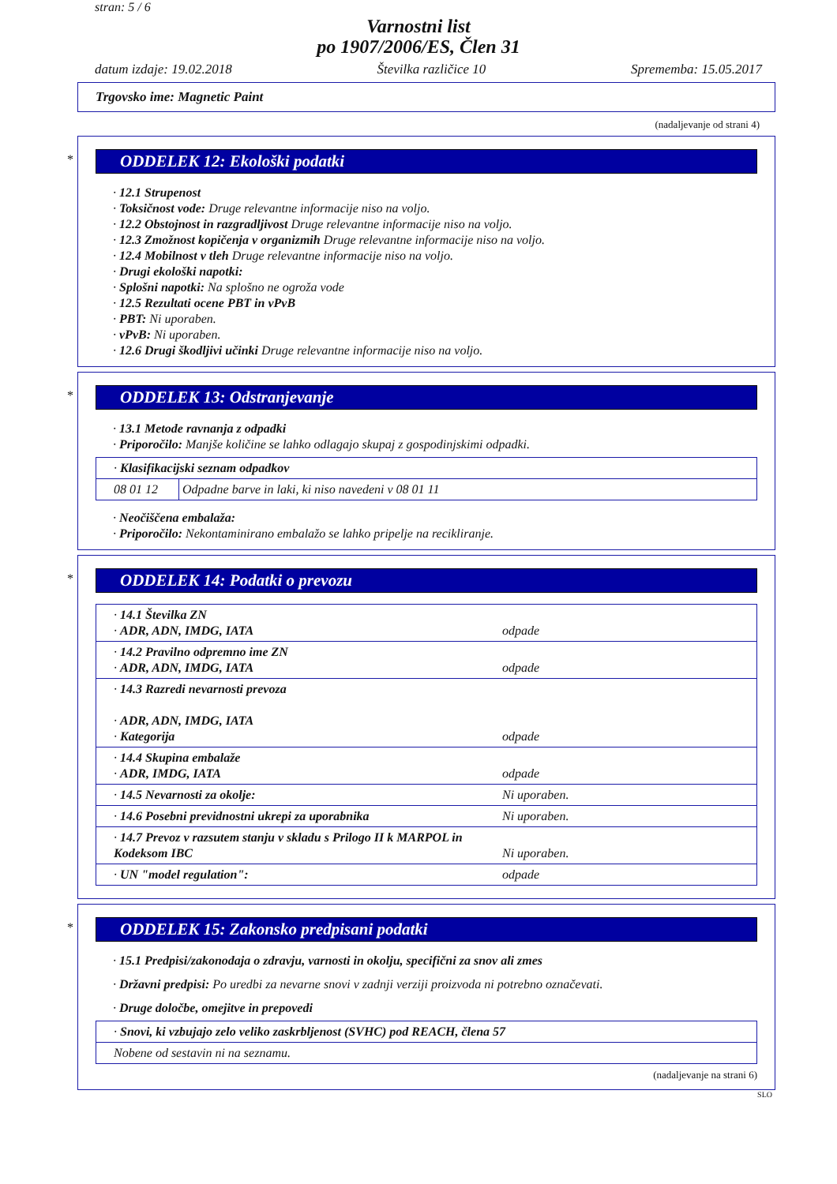stran: 5 / 6
Varnostni list
po 1907/2006/ES, Člen 31
datum izdaje: 19.02.2018 Številka različice 10 Sprememba: 15.05.2017
Trgovsko ime: Magnetic Paint
(nadaljevanje od strani 4)
*
ODDELEK 12: Ekološki podatki
· 12.1 Strupenost
· Toksičnost vode: Druge relevantne informacije niso na voljo.
· 12.2 Obstojnost in razgradljivost Druge relevantne informacije niso na voljo.
· 12.3 Zmožnost kopičenja v organizmih Druge relevantne informacije niso na voljo.
· 12.4 Mobilnost v tleh Druge relevantne informacije niso na voljo.
· Drugi ekološki napotki:
· Splošni napotki: Na splošno ne ogroža vode
· 12.5 Rezultati ocene PBT in vPvB
· PBT: Ni uporaben.
· vPvB: Ni uporaben.
· 12.6 Drugi škodljivi učinki Druge relevantne informacije niso na voljo.
*
ODDELEK 13: Odstranjevanje
· 13.1 Metode ravnanja z odpadki
· Priporočilo: Manjše količine se lahko odlagajo skupaj z gospodinjskimi odpadki.
| · Klasifikacijski seznam odpadkov | |
| 08 01 12 | Odpadne barve in laki, ki niso navedeni v 08 01 11 |
· Neočiščena embalaža:
· Priporočilo: Nekontaminirano embalažo se lahko pripelje na recikliranje.
*
ODDELEK 14: Podatki o prevozu
| · 14.1 Številka ZN · ADR, ADN, IMDG, IATA | odpade |
| · 14.2 Pravilno odpremno ime ZN · ADR, ADN, IMDG, IATA | odpade |
| · 14.3 Razredi nevarnosti prevoza · ADR, ADN, IMDG, IATA · Kategorija | odpade |
| · 14.4 Skupina embalaže · ADR, IMDG, IATA | odpade |
| · 14.5 Nevarnosti za okolje: | Ni uporaben. |
| · 14.6 Posebni previdnostni ukrepi za uporabnika | Ni uporaben. |
| · 14.7 Prevoz v razsutem stanju v skladu s Prilogo II k MARPOL in Kodeksom IBC | Ni uporaben. |
| · UN "model regulation": | odpade |
*
ODDELEK 15: Zakonsko predpisani podatki
· 15.1 Predpisi/zakonodaja o zdravju, varnosti in okolju, specifični za snov ali zmes
· Državni predpisi: Po uredbi za nevarne snovi v zadnji verziji proizvoda ni potrebno označevati.
· Druge določbe, omejitve in prepovedi
| · Snovi, ki vzbujajo zelo veliko zaskrbljenost (SVHC) pod REACH, člena 57 |
| Nobene od sestavin ni na seznamu. |
(nadaljevanje na strani 6)
SLO